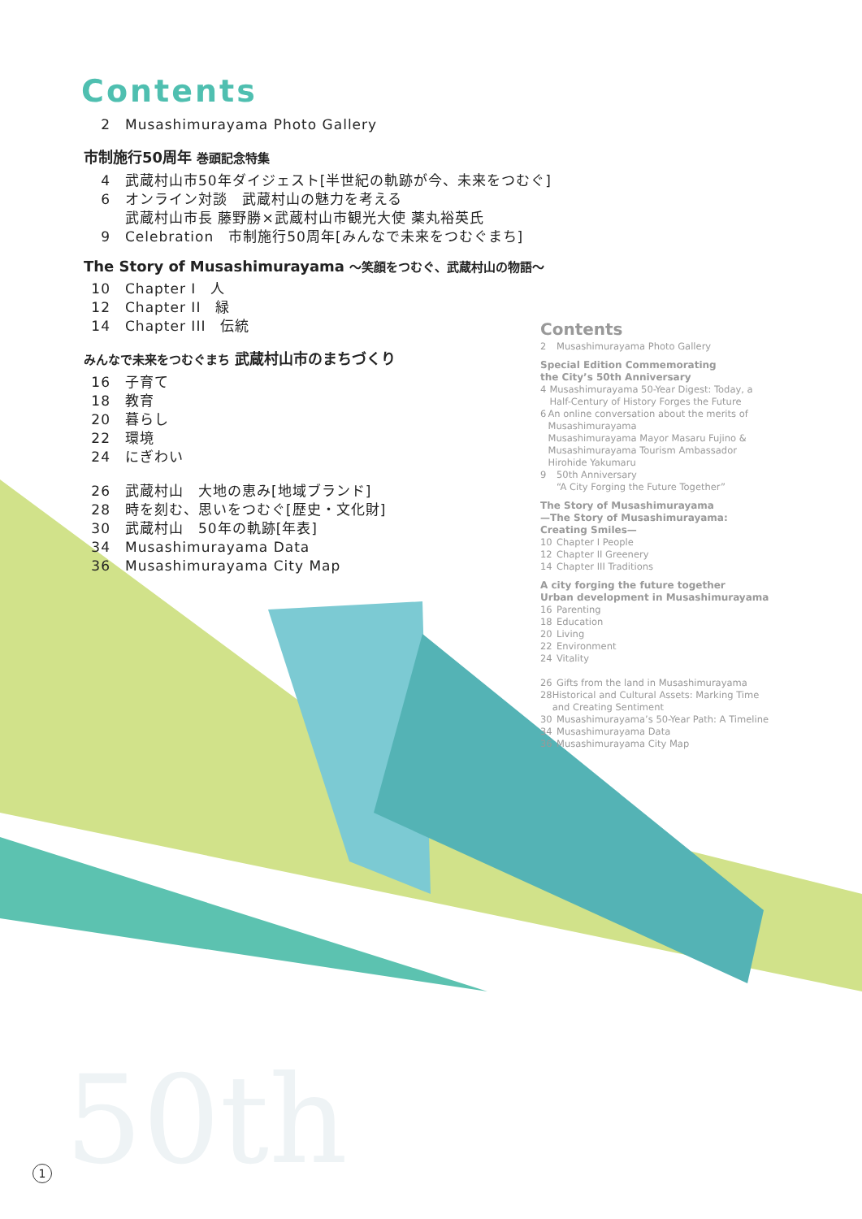50th
Contents
2 Musashimurayama Photo Gallery
市制施行50周年 巻頭記念特集
4 武蔵村山市50年ダイジェスト[半世紀の軌跡が今、未来をつむぐ]
6 オンライン対談　武蔵村山の魅力を考える
武蔵村山市長 藤野勝×武蔵村山市観光大使 薬丸裕英氏
9 Celebration　市制施行50周年[みんなで未来をつむぐまち]
The Story of Musashimurayama ～笑顔をつむぐ、武蔵村山の物語～
10 Chapter I　人
12 Chapter II　緑
14 Chapter III　伝統
みんなで未来をつむぐまち 武蔵村山市のまちづくり
16 子育て
18 教育
20 暮らし
22 環境
24 にぎわい
26 武蔵村山　大地の恵み[地域ブランド]
28 時を刻む、思いをつむぐ[歴史・文化財]
30 武蔵村山　50年の軌跡[年表]
34 Musashimurayama Data
36 Musashimurayama City Map
Contents
2 Musashimurayama Photo Gallery
Special Edition Commemorating
the City’s 50th Anniversary
4 Musashimurayama 50-Year Digest: Today, a Half-Century of History Forges the Future
6 An online conversation about the merits of Musashimurayama
Musashimurayama Mayor Masaru Fujino & Musashimurayama Tourism Ambassador Hirohide Yakumaru
9 50th Anniversary
“A City Forging the Future Together”
The Story of Musashimurayama
—The Story of Musashimurayama: Creating Smiles—
10 Chapter I People
12 Chapter II Greenery
14 Chapter III Traditions
A city forging the future together
Urban development in Musashimurayama
16 Parenting
18 Education
20 Living
22 Environment
24 Vitality
26 Gifts from the land in Musashimurayama
28 Historical and Cultural Assets: Marking Time and Creating Sentiment
30 Musashimurayama’s 50-Year Path: A Timeline
34 Musashimurayama Data
36 Musashimurayama City Map
1